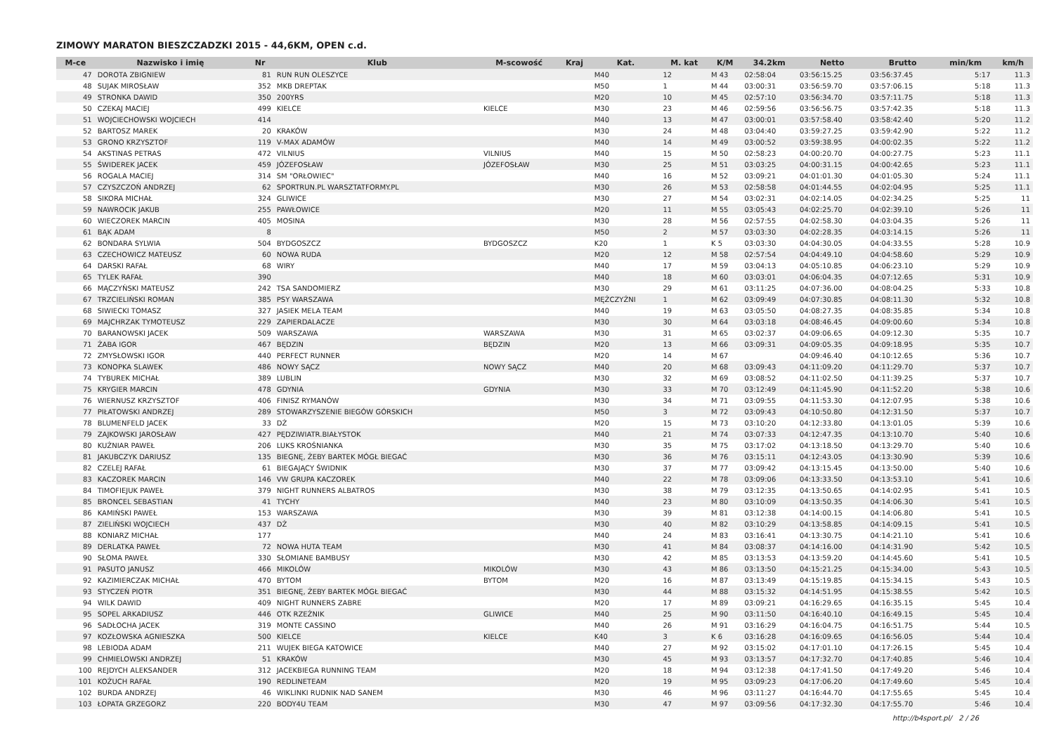ZIMOWY MARATON BIESZCZADZKI 2015 - 44,6KM, OPEN c.d.
| M-ce | Nazwisko i imię | Nr | Klub | M-scowość | Kraj | Kat. | M. kat | K/M | 34.2km | Netto | Brutto | min/km | km/h |
| --- | --- | --- | --- | --- | --- | --- | --- | --- | --- | --- | --- | --- | --- |
| 47 | DOROTA ZBIGNIEW | 81 | RUN RUN OLESZYCE | | | M40 | 12 | M 43 | 02:58:04 | 03:56:15.25 | 03:56:37.45 | 5:17 | 11.3 |
| 48 | SUJAK MIROSŁAW | 352 | MKB DREPTAK | | | M50 | 1 | M 44 | 03:00:31 | 03:56:59.70 | 03:57:06.15 | 5:18 | 11.3 |
| 49 | STRONKA DAWID | 350 | 200YRS | | | M20 | 10 | M 45 | 02:57:10 | 03:56:34.70 | 03:57:11.75 | 5:18 | 11.3 |
| 50 | CZEKAJ MACIEJ | 499 | KIELCE | KIELCE | | M30 | 23 | M 46 | 02:59:56 | 03:56:56.75 | 03:57:42.35 | 5:18 | 11.3 |
| 51 | WOJCIECHOWSKI WOJCIECH | 414 | | | | M40 | 13 | M 47 | 03:00:01 | 03:57:58.40 | 03:58:42.40 | 5:20 | 11.2 |
| 52 | BARTOSZ MAREK | 20 | KRAKÓW | | | M30 | 24 | M 48 | 03:04:40 | 03:59:27.25 | 03:59:42.90 | 5:22 | 11.2 |
| 53 | GRONO KRZYSZTOF | 119 | V-MAX ADAMÓW | | | M40 | 14 | M 49 | 03:00:52 | 03:59:38.95 | 04:00:02.35 | 5:22 | 11.2 |
| 54 | AKSTINAS PETRAS | 472 | VILNIUS | VILNIUS | | M40 | 15 | M 50 | 02:58:23 | 04:00:20.70 | 04:00:27.75 | 5:23 | 11.1 |
| 55 | ŚWIDEREK JACEK | 459 | JÓZEFOSŁAW | JÓZEFOSŁAW | | M30 | 25 | M 51 | 03:03:25 | 04:00:31.15 | 04:00:42.65 | 5:23 | 11.1 |
| 56 | ROGALA MACIEJ | 314 | SM "ORŁOWIEC" | | | M40 | 16 | M 52 | 03:09:21 | 04:01:01.30 | 04:01:05.30 | 5:24 | 11.1 |
| 57 | CZYSZCZOŃ ANDRZEJ | 62 | SPORTRUN.PL WARSZTATFORMY.PL | | | M30 | 26 | M 53 | 02:58:58 | 04:01:44.55 | 04:02:04.95 | 5:25 | 11.1 |
| 58 | SIKORA MICHAŁ | 324 | GLIWICE | | | M30 | 27 | M 54 | 03:02:31 | 04:02:14.05 | 04:02:34.25 | 5:25 | 11 |
| 59 | NAWROCIK JAKUB | 255 | PAWŁOWICE | | | M20 | 11 | M 55 | 03:05:43 | 04:02:25.70 | 04:02:39.10 | 5:26 | 11 |
| 60 | WIECZOREK MARCIN | 405 | MOSINA | | | M30 | 28 | M 56 | 02:57:55 | 04:02:58.30 | 04:03:04.35 | 5:26 | 11 |
| 61 | BĄK ADAM | 8 | | | | M50 | 2 | M 57 | 03:03:30 | 04:02:28.35 | 04:03:14.15 | 5:26 | 11 |
| 62 | BONDARA SYLWIA | 504 | BYDGOSZCZ | BYDGOSZCZ | | K20 | 1 | K 5 | 03:03:30 | 04:04:30.05 | 04:04:33.55 | 5:28 | 10.9 |
| 63 | CZECHOWICZ MATEUSZ | 60 | NOWA RUDA | | | M20 | 12 | M 58 | 02:57:54 | 04:04:49.10 | 04:04:58.60 | 5:29 | 10.9 |
| 64 | DARSKI RAFAŁ | 68 | WIRY | | | M40 | 17 | M 59 | 03:04:13 | 04:05:10.85 | 04:06:23.10 | 5:29 | 10.9 |
| 65 | TYLEK RAFAŁ | 390 | | | | M40 | 18 | M 60 | 03:03:01 | 04:06:04.35 | 04:07:12.65 | 5:31 | 10.9 |
| 66 | MĄCZYŃSKI MATEUSZ | 242 | TSA SANDOMIERZ | | | M30 | 29 | M 61 | 03:11:25 | 04:07:36.00 | 04:08:04.25 | 5:33 | 10.8 |
| 67 | TRZCIELIŃSKI ROMAN | 385 | PSY WARSZAWA | | | MĘŻCZYŹNI | 1 | M 62 | 03:09:49 | 04:07:30.85 | 04:08:11.30 | 5:32 | 10.8 |
| 68 | SIWIECKI TOMASZ | 327 | JASIEK MELA TEAM | | | M40 | 19 | M 63 | 03:05:50 | 04:08:27.35 | 04:08:35.85 | 5:34 | 10.8 |
| 69 | MAJCHRZAK TYMOTEUSZ | 229 | ZAPIERDALACZE | | | M30 | 30 | M 64 | 03:03:18 | 04:08:46.45 | 04:09:00.60 | 5:34 | 10.8 |
| 70 | BARANOWSKI JACEK | 509 | WARSZAWA | WARSZAWA | | M30 | 31 | M 65 | 03:02:37 | 04:09:06.65 | 04:09:12.30 | 5:35 | 10.7 |
| 71 | ŻABA IGOR | 467 | BĘDZIN | BĘDZIN | | M20 | 13 | M 66 | 03:09:31 | 04:09:05.35 | 04:09:18.95 | 5:35 | 10.7 |
| 72 | ZMYSŁOWSKI IGOR | 440 | PERFECT RUNNER | | | M20 | 14 | M 67 | | 04:09:46.40 | 04:10:12.65 | 5:36 | 10.7 |
| 73 | KONOPKA SLAWEK | 486 | NOWY SĄCZ | NOWY SĄCZ | | M40 | 20 | M 68 | 03:09:43 | 04:11:09.20 | 04:11:29.70 | 5:37 | 10.7 |
| 74 | TYBUREK MICHAŁ | 389 | LUBLIN | | | M30 | 32 | M 69 | 03:08:52 | 04:11:02.50 | 04:11:39.25 | 5:37 | 10.7 |
| 75 | KRYGIER MARCIN | 478 | GDYNIA | GDYNIA | | M30 | 33 | M 70 | 03:12:49 | 04:11:45.90 | 04:11:52.20 | 5:38 | 10.6 |
| 76 | WIERNUSZ KRZYSZTOF | 406 | FINISZ RYMANÓW | | | M30 | 34 | M 71 | 03:09:55 | 04:11:53.30 | 04:12:07.95 | 5:38 | 10.6 |
| 77 | PIŁATOWSKI ANDRZEJ | 289 | STOWARZYSZENIE BIEGÓW GÓRSKICH | | | M50 | 3 | M 72 | 03:09:43 | 04:10:50.80 | 04:12:31.50 | 5:37 | 10.7 |
| 78 | BLUMENFELD JACEK | 33 | DŹ | | | M20 | 15 | M 73 | 03:10:20 | 04:12:33.80 | 04:13:01.05 | 5:39 | 10.6 |
| 79 | ZAJKOWSKI JAROSŁAW | 427 | PĘDZIWIATR.BIAŁYSTOK | | | M40 | 21 | M 74 | 03:07:33 | 04:12:47.35 | 04:13:10.70 | 5:40 | 10.6 |
| 80 | KUŹNIAR PAWEŁ | 206 | LUKS KROŚNIANKA | | | M30 | 35 | M 75 | 03:17:02 | 04:13:18.50 | 04:13:29.70 | 5:40 | 10.6 |
| 81 | JAKUBCZYK DARIUSZ | 135 | BIEGNĘ, ŻEBY BARTEK MÓGŁ BIEGAĆ | | | M30 | 36 | M 76 | 03:15:11 | 04:12:43.05 | 04:13:30.90 | 5:39 | 10.6 |
| 82 | CZELEJ RAFAŁ | 61 | BIEGAJĄCY ŚWIDNIK | | | M30 | 37 | M 77 | 03:09:42 | 04:13:15.45 | 04:13:50.00 | 5:40 | 10.6 |
| 83 | KACZOREK MARCIN | 146 | VW GRUPA KACZOREK | | | M40 | 22 | M 78 | 03:09:06 | 04:13:33.50 | 04:13:53.10 | 5:41 | 10.6 |
| 84 | TIMOFIEJUK PAWEŁ | 379 | NIGHT RUNNERS ALBATROS | | | M30 | 38 | M 79 | 03:12:35 | 04:13:50.65 | 04:14:02.95 | 5:41 | 10.5 |
| 85 | BRONCEL SEBASTIAN | 41 | TYCHY | | | M40 | 23 | M 80 | 03:10:09 | 04:13:50.35 | 04:14:06.30 | 5:41 | 10.5 |
| 86 | KAMIŃSKI PAWEŁ | 153 | WARSZAWA | | | M30 | 39 | M 81 | 03:12:38 | 04:14:00.15 | 04:14:06.80 | 5:41 | 10.5 |
| 87 | ZIELIŃSKI WOJCIECH | 437 | DŹ | | | M30 | 40 | M 82 | 03:10:29 | 04:13:58.85 | 04:14:09.15 | 5:41 | 10.5 |
| 88 | KONIARZ MICHAŁ | 177 | | | | M40 | 24 | M 83 | 03:16:41 | 04:13:30.75 | 04:14:21.10 | 5:41 | 10.6 |
| 89 | DERLATKA PAWEŁ | 72 | NOWA HUTA TEAM | | | M30 | 41 | M 84 | 03:08:37 | 04:14:16.00 | 04:14:31.90 | 5:42 | 10.5 |
| 90 | SŁOMA PAWEŁ | 330 | SŁOMIANE BAMBUSY | | | M30 | 42 | M 85 | 03:13:53 | 04:13:59.20 | 04:14:45.60 | 5:41 | 10.5 |
| 91 | PASUTO JANUSZ | 466 | MIKOLÓW | MIKOLÓW | | M30 | 43 | M 86 | 03:13:50 | 04:15:21.25 | 04:15:34.00 | 5:43 | 10.5 |
| 92 | KAZIMIERCZAK MICHAŁ | 470 | BYTOM | BYTOM | | M20 | 16 | M 87 | 03:13:49 | 04:15:19.85 | 04:15:34.15 | 5:43 | 10.5 |
| 93 | STYCZEŃ PIOTR | 351 | BIEGNĘ, ŻEBY BARTEK MÓGŁ BIEGAĆ | | | M30 | 44 | M 88 | 03:15:32 | 04:14:51.95 | 04:15:38.55 | 5:42 | 10.5 |
| 94 | WILK DAWID | 409 | NIGHT RUNNERS ZABRE | | | M20 | 17 | M 89 | 03:09:21 | 04:16:29.65 | 04:16:35.15 | 5:45 | 10.4 |
| 95 | SOPEL ARKADIUSZ | 446 | OTK RZEŹNIK | GLIWICE | | M40 | 25 | M 90 | 03:11:50 | 04:16:40.10 | 04:16:49.15 | 5:45 | 10.4 |
| 96 | SADŁOCHA JACEK | 319 | MONTE CASSINO | | | M40 | 26 | M 91 | 03:16:29 | 04:16:04.75 | 04:16:51.75 | 5:44 | 10.5 |
| 97 | KOZŁOWSKA AGNIESZKA | 500 | KIELCE | KIELCE | | K40 | 3 | K 6 | 03:16:28 | 04:16:09.65 | 04:16:56.05 | 5:44 | 10.4 |
| 98 | LEBIODA ADAM | 211 | WUJEK BIEGA KATOWICE | | | M40 | 27 | M 92 | 03:15:02 | 04:17:01.10 | 04:17:26.15 | 5:45 | 10.4 |
| 99 | CHMIELOWSKI ANDRZEJ | 51 | KRAKÓW | | | M30 | 45 | M 93 | 03:13:57 | 04:17:32.70 | 04:17:40.85 | 5:46 | 10.4 |
| 100 | REJDYCH ALEKSANDER | 312 | JACEKBIEGA RUNNING TEAM | | | M20 | 18 | M 94 | 03:12:38 | 04:17:41.50 | 04:17:49.20 | 5:46 | 10.4 |
| 101 | KOŻUCH RAFAŁ | 190 | REDLINETEAM | | | M20 | 19 | M 95 | 03:09:23 | 04:17:06.20 | 04:17:49.60 | 5:45 | 10.4 |
| 102 | BURDA ANDRZEJ | 46 | WIKLINKI RUDNIK NAD SANEM | | | M30 | 46 | M 96 | 03:11:27 | 04:16:44.70 | 04:17:55.65 | 5:45 | 10.4 |
| 103 | ŁOPATA GRZEGORZ | 220 | BODY4U TEAM | | | M30 | 47 | M 97 | 03:09:56 | 04:17:32.30 | 04:17:55.70 | 5:46 | 10.4 |
http://b4sport.pl/ 2 / 26